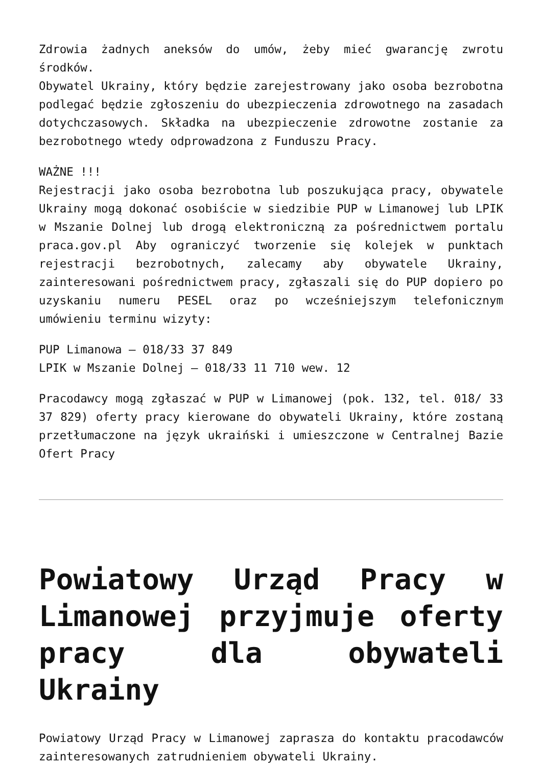Zdrowia żadnych aneksów do umów, żeby mieć gwarancję zwrotu środków.
Obywatel Ukrainy, który będzie zarejestrowany jako osoba bezrobotna podlegać będzie zgłoszeniu do ubezpieczenia zdrowotnego na zasadach dotychczasowych. Składka na ubezpieczenie zdrowotne zostanie za bezrobotnego wtedy odprowadzona z Funduszu Pracy.
WAŻNE !!!
Rejestracji jako osoba bezrobotna lub poszukująca pracy, obywatele Ukrainy mogą dokonać osobiście w siedzibie PUP w Limanowej lub LPIK w Mszanie Dolnej lub drogą elektroniczną za pośrednictwem portalu praca.gov.pl Aby ograniczyć tworzenie się kolejek w punktach rejestracji bezrobotnych, zalecamy aby obywatele Ukrainy, zainteresowani pośrednictwem pracy, zgłaszali się do PUP dopiero po uzyskaniu numeru PESEL oraz po wcześniejszym telefonicznym umówieniu terminu wizyty:
PUP Limanowa – 018/33 37 849
LPIK w Mszanie Dolnej – 018/33 11 710 wew. 12
Pracodawcy mogą zgłaszać w PUP w Limanowej (pok. 132, tel. 018/ 33 37 829) oferty pracy kierowane do obywateli Ukrainy, które zostaną przetłumaczone na język ukraiński i umieszczone w Centralnej Bazie Ofert Pracy
Powiatowy Urząd Pracy w Limanowej przyjmuje oferty pracy dla obywateli Ukrainy
Powiatowy Urząd Pracy w Limanowej zaprasza do kontaktu pracodawców zainteresowanych zatrudnieniem obywateli Ukrainy.